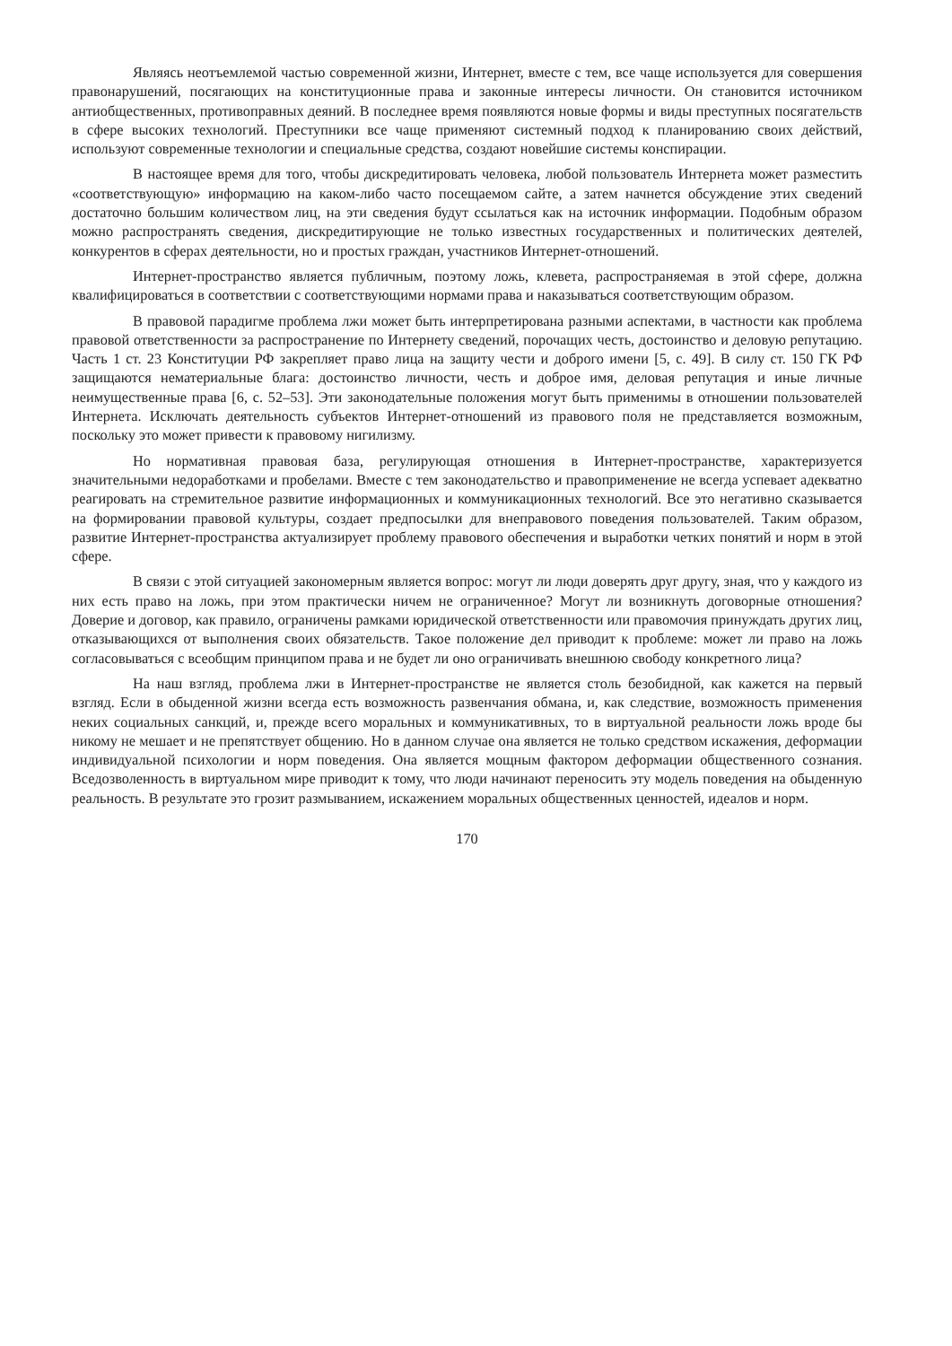Являясь неотъемлемой частью современной жизни, Интернет, вместе с тем, все чаще используется для совершения правонарушений, посягающих на конституционные права и законные интересы личности. Он становится источником антиобщественных, противоправных деяний. В последнее время появляются новые формы и виды преступных посягательств в сфере высоких технологий. Преступники все чаще применяют системный подход к планированию своих действий, используют современные технологии и специальные средства, создают новейшие системы конспирации.
В настоящее время для того, чтобы дискредитировать человека, любой пользователь Интернета может разместить «соответствующую» информацию на каком-либо часто посещаемом сайте, а затем начнется обсуждение этих сведений достаточно большим количеством лиц, на эти сведения будут ссылаться как на источник информации. Подобным образом можно распространять сведения, дискредитирующие не только известных государственных и политических деятелей, конкурентов в сферах деятельности, но и простых граждан, участников Интернет-отношений.
Интернет-пространство является публичным, поэтому ложь, клевета, распространяемая в этой сфере, должна квалифицироваться в соответствии с соответствующими нормами права и наказываться соответствующим образом.
В правовой парадигме проблема лжи может быть интерпретирована разными аспектами, в частности как проблема правовой ответственности за распространение по Интернету сведений, порочащих честь, достоинство и деловую репутацию. Часть 1 ст. 23 Конституции РФ закрепляет право лица на защиту чести и доброго имени [5, с. 49]. В силу ст. 150 ГК РФ защищаются нематериальные блага: достоинство личности, честь и доброе имя, деловая репутация и иные личные неимущественные права [6, с. 52–53]. Эти законодательные положения могут быть применимы в отношении пользователей Интернета. Исключать деятельность субъектов Интернет-отношений из правового поля не представляется возможным, поскольку это может привести к правовому нигилизму.
Но нормативная правовая база, регулирующая отношения в Интернет-пространстве, характеризуется значительными недоработками и пробелами. Вместе с тем законодательство и правоприменение не всегда успевает адекватно реагировать на стремительное развитие информационных и коммуникационных технологий. Все это негативно сказывается на формировании правовой культуры, создает предпосылки для внеправового поведения пользователей. Таким образом, развитие Интернет-пространства актуализирует проблему правового обеспечения и выработки четких понятий и норм в этой сфере.
В связи с этой ситуацией закономерным является вопрос: могут ли люди доверять друг другу, зная, что у каждого из них есть право на ложь, при этом практически ничем не ограниченное? Могут ли возникнуть договорные отношения? Доверие и договор, как правило, ограничены рамками юридической ответственности или правомочия принуждать других лиц, отказывающихся от выполнения своих обязательств. Такое положение дел приводит к проблеме: может ли право на ложь согласовываться с всеобщим принципом права и не будет ли оно ограничивать внешнюю свободу конкретного лица?
На наш взгляд, проблема лжи в Интернет-пространстве не является столь безобидной, как кажется на первый взгляд. Если в обыденной жизни всегда есть возможность развенчания обмана, и, как следствие, возможность применения неких социальных санкций, и, прежде всего моральных и коммуникативных, то в виртуальной реальности ложь вроде бы никому не мешает и не препятствует общению. Но в данном случае она является не только средством искажения, деформации индивидуальной психологии и норм поведения. Она является мощным фактором деформации общественного сознания. Вседозволенность в виртуальном мире приводит к тому, что люди начинают переносить эту модель поведения на обыденную реальность. В результате это грозит размыванием, искажением моральных общественных ценностей, идеалов и норм.
170